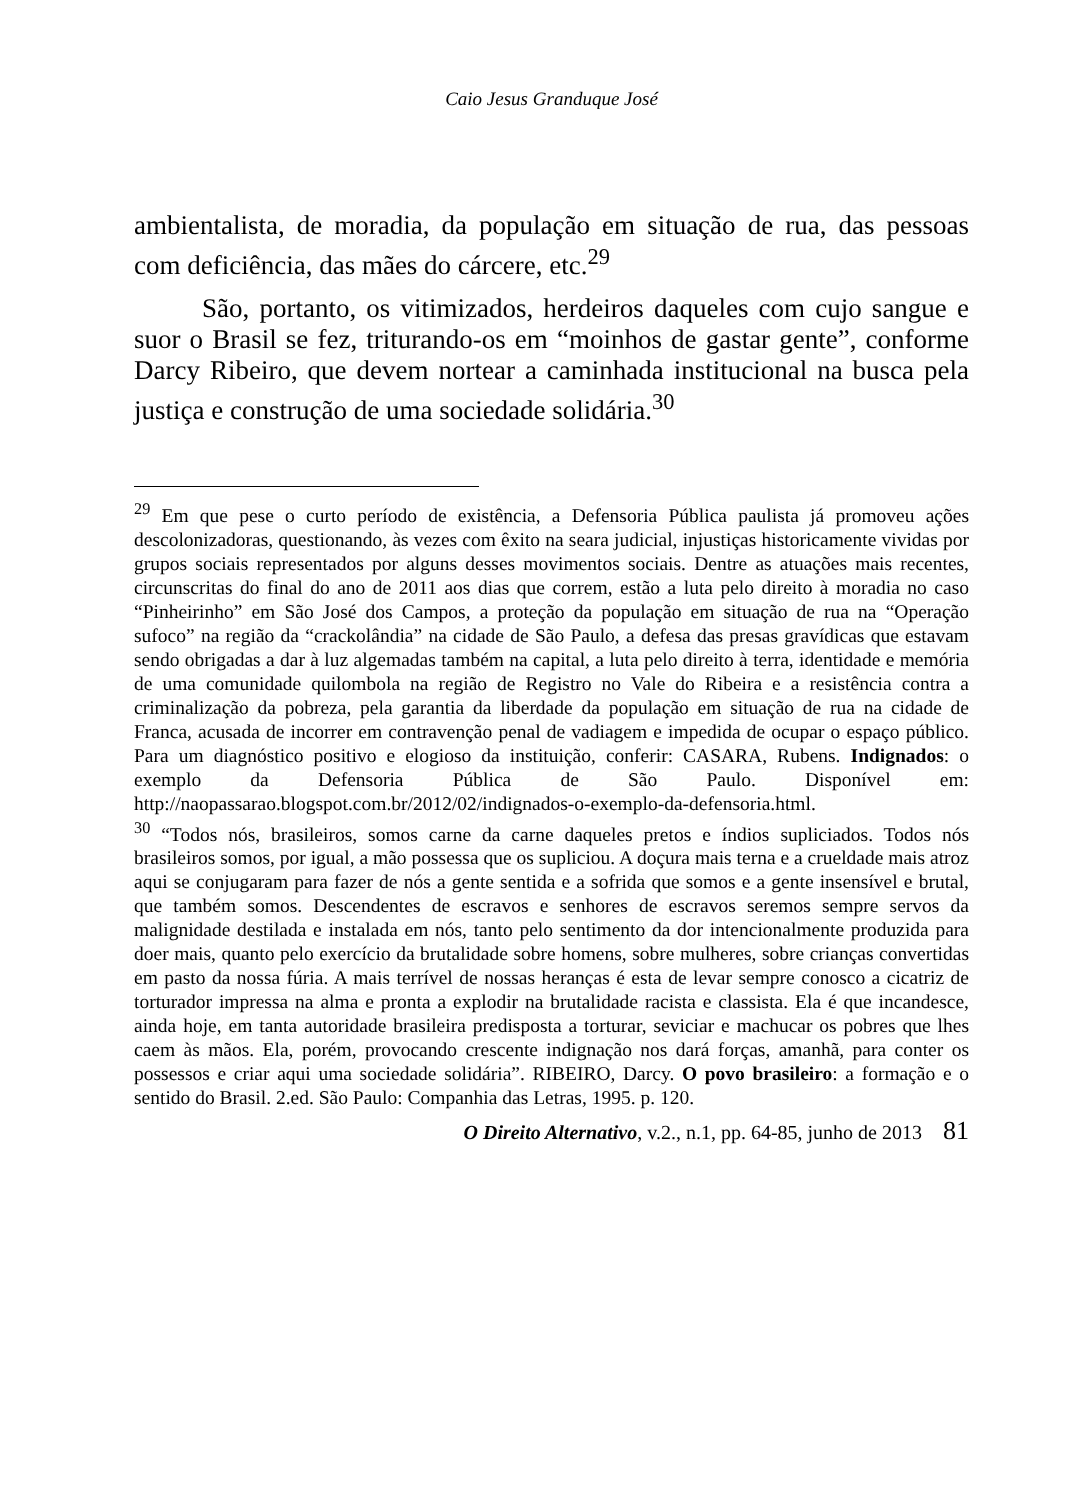Caio Jesus Granduque José
ambientalista, de moradia, da população em situação de rua, das pessoas com deficiência, das mães do cárcere, etc.<sup>29</sup>
São, portanto, os vitimizados, herdeiros daqueles com cujo sangue e suor o Brasil se fez, triturando-os em “moinhos de gastar gente”, conforme Darcy Ribeiro, que devem nortear a caminhada institucional na busca pela justiça e construção de uma sociedade solidária.<sup>30</sup>
<sup>29</sup> Em que pese o curto período de existência, a Defensoria Pública paulista já promoveu ações descolonizadoras, questionando, às vezes com êxito na seara judicial, injustiças historicamente vividas por grupos sociais representados por alguns desses movimentos sociais. Dentre as atuações mais recentes, circunscritas do final do ano de 2011 aos dias que correm, estão a luta pelo direito à moradia no caso “Pinheirinho” em São José dos Campos, a proteção da população em situação de rua na “Operação sufoco” na região da “crackolândia” na cidade de São Paulo, a defesa das presas gravídicas que estavam sendo obrigadas a dar à luz algemadas também na capital, a luta pelo direito à terra, identidade e memória de uma comunidade quilombola na região de Registro no Vale do Ribeira e a resistência contra a criminalização da pobreza, pela garantia da liberdade da população em situação de rua na cidade de Franca, acusada de incorrer em contravenção penal de vadiagem e impedida de ocupar o espaço público. Para um diagnóstico positivo e elogioso da instituição, conferir: CASARA, Rubens. Indignados: o exemplo da Defensoria Pública de São Paulo. Disponível em: http://naopassarao.blogspot.com.br/2012/02/indignados-o-exemplo-da-defensoria.html.
<sup>30</sup> “Todos nós, brasileiros, somos carne da carne daqueles pretos e índios supliciados. Todos nós brasileiros somos, por igual, a mão possessa que os supliciou. A doçura mais terna e a crueldade mais atroz aqui se conjugaram para fazer de nós a gente sentida e a sofrida que somos e a gente insensível e brutal, que também somos. Descendentes de escravos e senhores de escravos seremos sempre servos da malignidade destilada e instalada em nós, tanto pelo sentimento da dor intencionalmente produzida para doer mais, quanto pelo exercício da brutalidade sobre homens, sobre mulheres, sobre crianças convertidas em pasto da nossa fúria. A mais terrível de nossas heranças é esta de levar sempre conosco a cicatriz de torturador impressa na alma e pronta a explodir na brutalidade racista e classista. Ela é que incandesce, ainda hoje, em tanta autoridade brasileira predisposta a torturar, seviciar e machucar os pobres que lhes caem às mãos. Ela, porém, provocando crescente indignação nos dará forças, amanhã, para conter os possessos e criar aqui uma sociedade solidária”. RIBEIRO, Darcy. O povo brasileiro: a formação e o sentido do Brasil. 2.ed. São Paulo: Companhia das Letras, 1995. p. 120.
O Direito Alternativo, v.2., n.1, pp. 64-85, junho de 2013 81